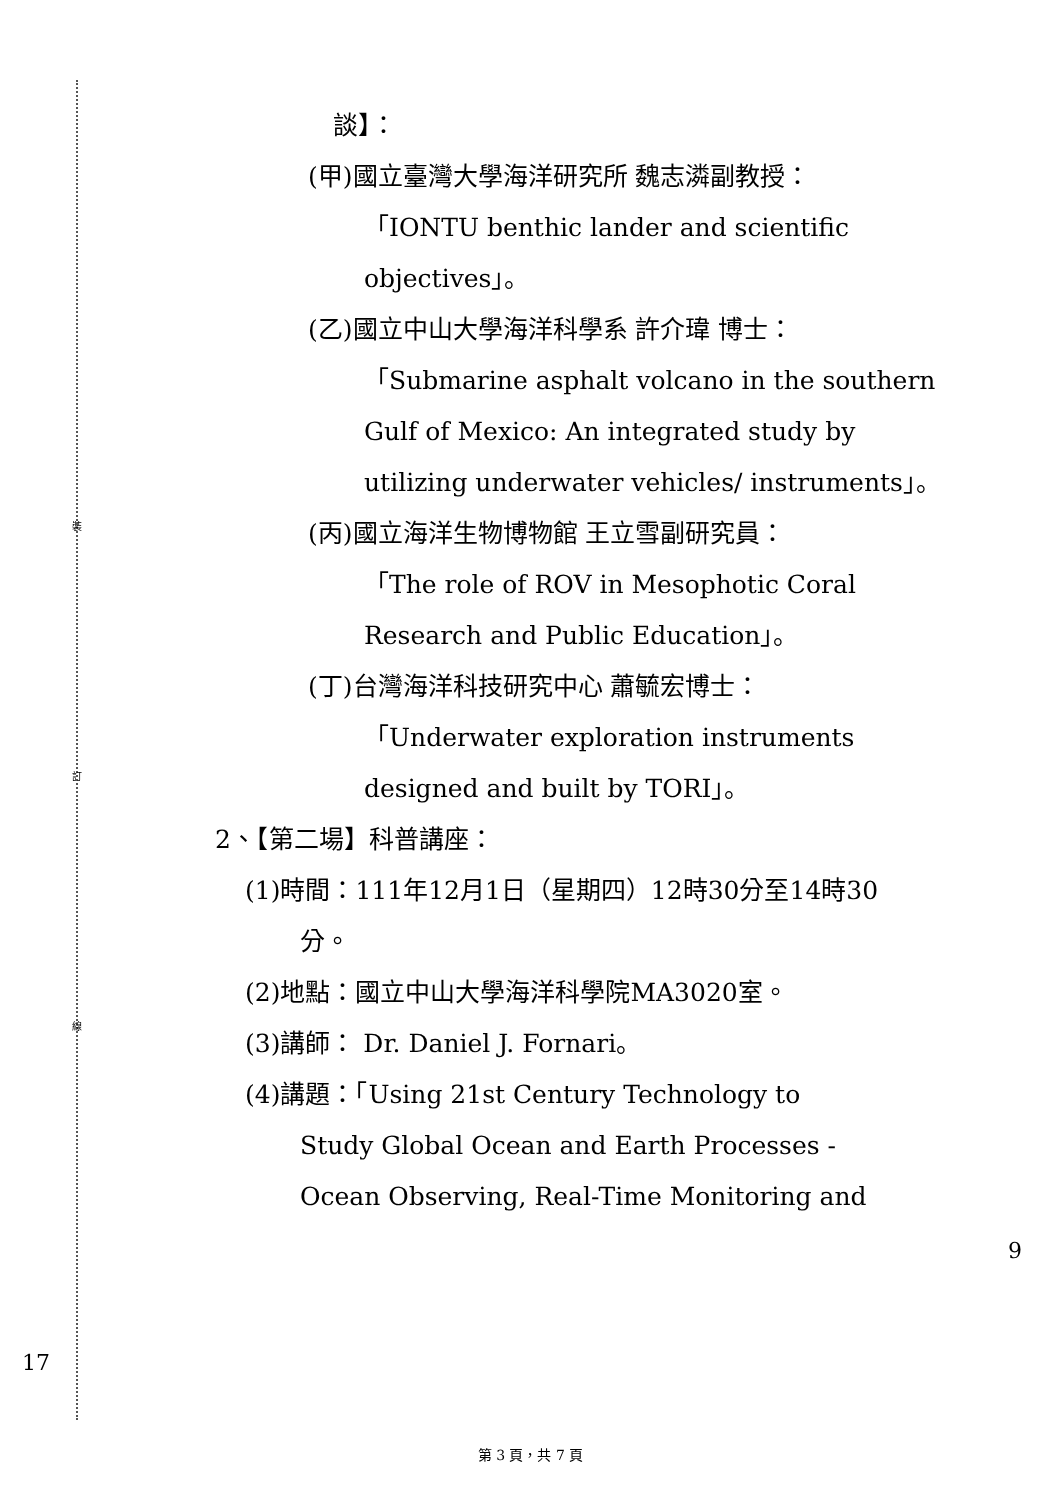裝
訂
線
17
9
談】：
(甲)國立臺灣大學海洋研究所 魏志潾副教授：
「IONTU benthic lander and scientific
objectives」。
(乙)國立中山大學海洋科學系 許介瑋 博士：
「Submarine asphalt volcano in the southern Gulf of Mexico: An integrated study by utilizing underwater vehicles/ instruments」。
(丙)國立海洋生物博物館 王立雪副研究員：
「The role of ROV in Mesophotic Coral
Research and Public Education」。
(丁)台灣海洋科技研究中心 蕭毓宏博士：
「Underwater exploration instruments
designed and built by TORI」。
2、【第二場】科普講座：
(1)時間：111年12月1日（星期四）12時30分至14時30
分。
(2)地點：國立中山大學海洋科學院MA3020室。
(3)講師： Dr. Daniel J. Fornari。
(4)講題：「Using 21st Century Technology to
Study Global Ocean and Earth Processes -
Ocean Observing, Real-Time Monitoring and
第 3 頁，共 7 頁